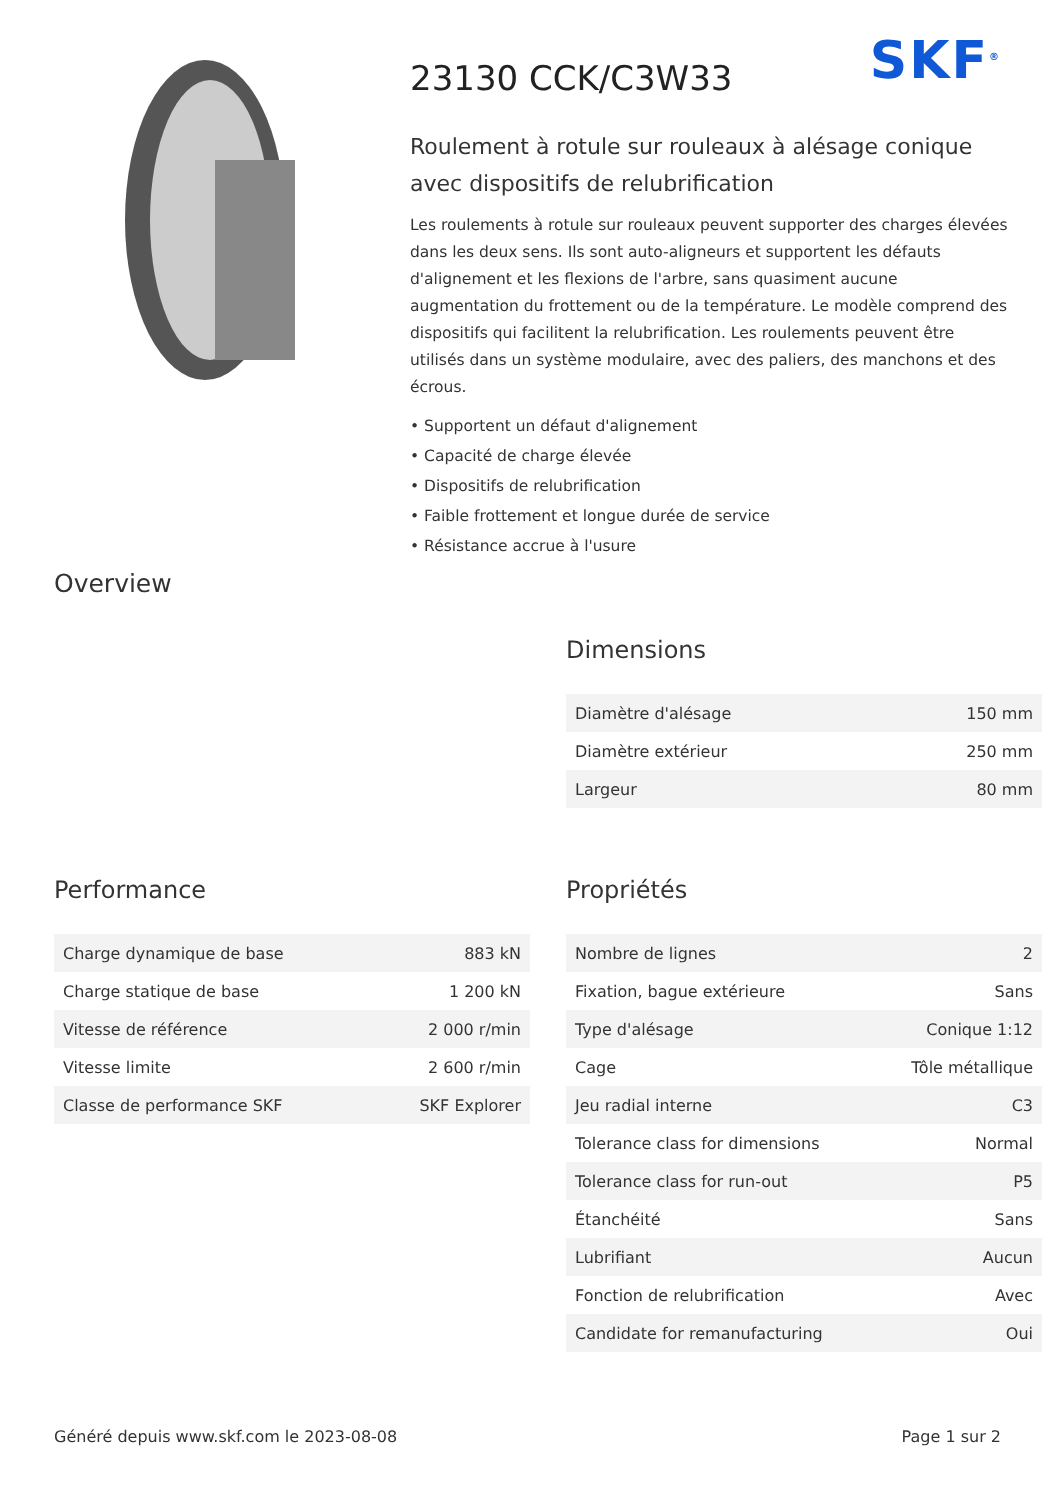SKF<sup>®</sup>
23130 CCK/C3W33
Roulement à rotule sur rouleaux à alésage conique avec dispositifs de relubrification
Les roulements à rotule sur rouleaux peuvent supporter des charges élevées dans les deux sens. Ils sont auto-aligneurs et supportent les défauts d'alignement et les flexions de l'arbre, sans quasiment aucune augmentation du frottement ou de la température. Le modèle comprend des dispositifs qui facilitent la relubrification. Les roulements peuvent être utilisés dans un système modulaire, avec des paliers, des manchons et des écrous.
• Supportent un défaut d'alignement
• Capacité de charge élevée
• Dispositifs de relubrification
• Faible frottement et longue durée de service
• Résistance accrue à l'usure
Overview
Dimensions
| Diamètre d'alésage | 150 mm |
| Diamètre extérieur | 250 mm |
| Largeur | 80 mm |
Performance
| Charge dynamique de base | 883 kN |
| Charge statique de base | 1 200 kN |
| Vitesse de référence | 2 000 r/min |
| Vitesse limite | 2 600 r/min |
| Classe de performance SKF | SKF Explorer |
Propriétés
| Nombre de lignes | 2 |
| Fixation, bague extérieure | Sans |
| Type d'alésage | Conique 1:12 |
| Cage | Tôle métallique |
| Jeu radial interne | C3 |
| Tolerance class for dimensions | Normal |
| Tolerance class for run-out | P5 |
| Étanchéité | Sans |
| Lubrifiant | Aucun |
| Fonction de relubrification | Avec |
| Candidate for remanufacturing | Oui |
Généré depuis www.skf.com le 2023-08-08 Page 1 sur 2